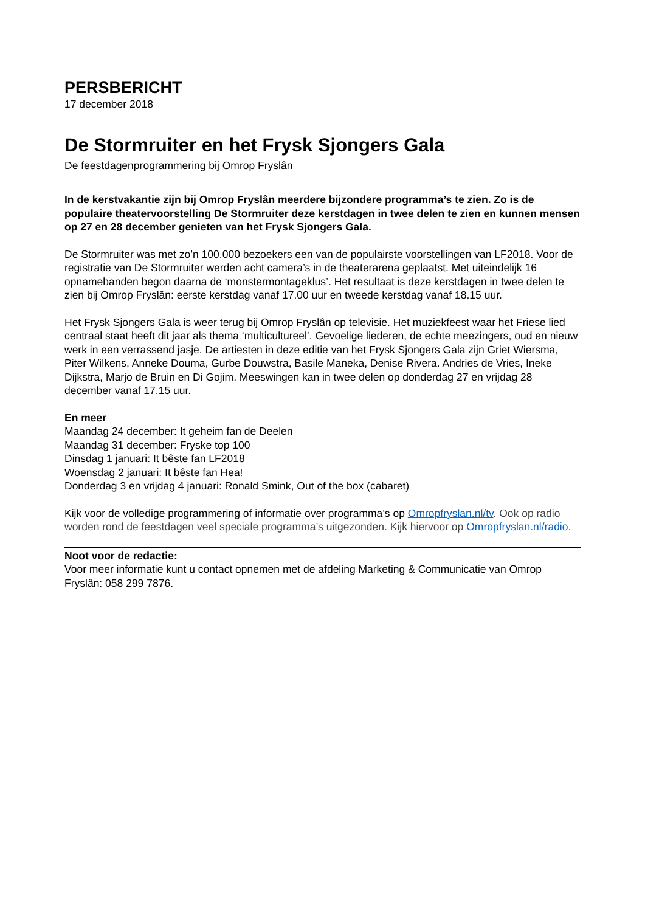PERSBERICHT
17 december 2018
De Stormruiter en het Frysk Sjongers Gala
De feestdagenprogrammering bij Omrop Fryslân
In de kerstvakantie zijn bij Omrop Fryslân meerdere bijzondere programma’s te zien. Zo is de populaire theatervoorstelling De Stormruiter deze kerstdagen in twee delen te zien en kunnen mensen op 27 en 28 december genieten van het Frysk Sjongers Gala.
De Stormruiter was met zo’n 100.000 bezoekers een van de populairste voorstellingen van LF2018. Voor de registratie van De Stormruiter werden acht camera’s in de theaterarena geplaatst. Met uiteindelijk 16 opnamebanden begon daarna de ‘monstermontageklus’. Het resultaat is deze kerstdagen in twee delen te zien bij Omrop Fryslân: eerste kerstdag vanaf 17.00 uur en tweede kerstdag vanaf 18.15 uur.
Het Frysk Sjongers Gala is weer terug bij Omrop Fryslân op televisie. Het muziekfeest waar het Friese lied centraal staat heeft dit jaar als thema ‘multicultureel’. Gevoelige liederen, de echte meezingers, oud en nieuw werk in een verrassend jasje. De artiesten in deze editie van het Frysk Sjongers Gala zijn Griet Wiersma, Piter Wilkens, Anneke Douma, Gurbe Douwstra, Basile Maneka, Denise Rivera. Andries de Vries, Ineke Dijkstra, Marjo de Bruin en Di Gojim. Meeswingen kan in twee delen op donderdag 27 en vrijdag 28 december vanaf 17.15 uur.
En meer
Maandag 24 december: It geheim fan de Deelen
Maandag 31 december: Fryske top 100
Dinsdag 1 januari: It bêste fan LF2018
Woensdag 2 januari: It bêste fan Hea!
Donderdag 3 en vrijdag 4 januari: Ronald Smink, Out of the box (cabaret)
Kijk voor de volledige programmering of informatie over programma’s op Omropfryslan.nl/tv. Ook op radio worden rond de feestdagen veel speciale programma’s uitgezonden. Kijk hiervoor op Omropfryslan.nl/radio.
Noot voor de redactie:
Voor meer informatie kunt u contact opnemen met de afdeling Marketing & Communicatie van Omrop Fryslân: 058 299 7876.